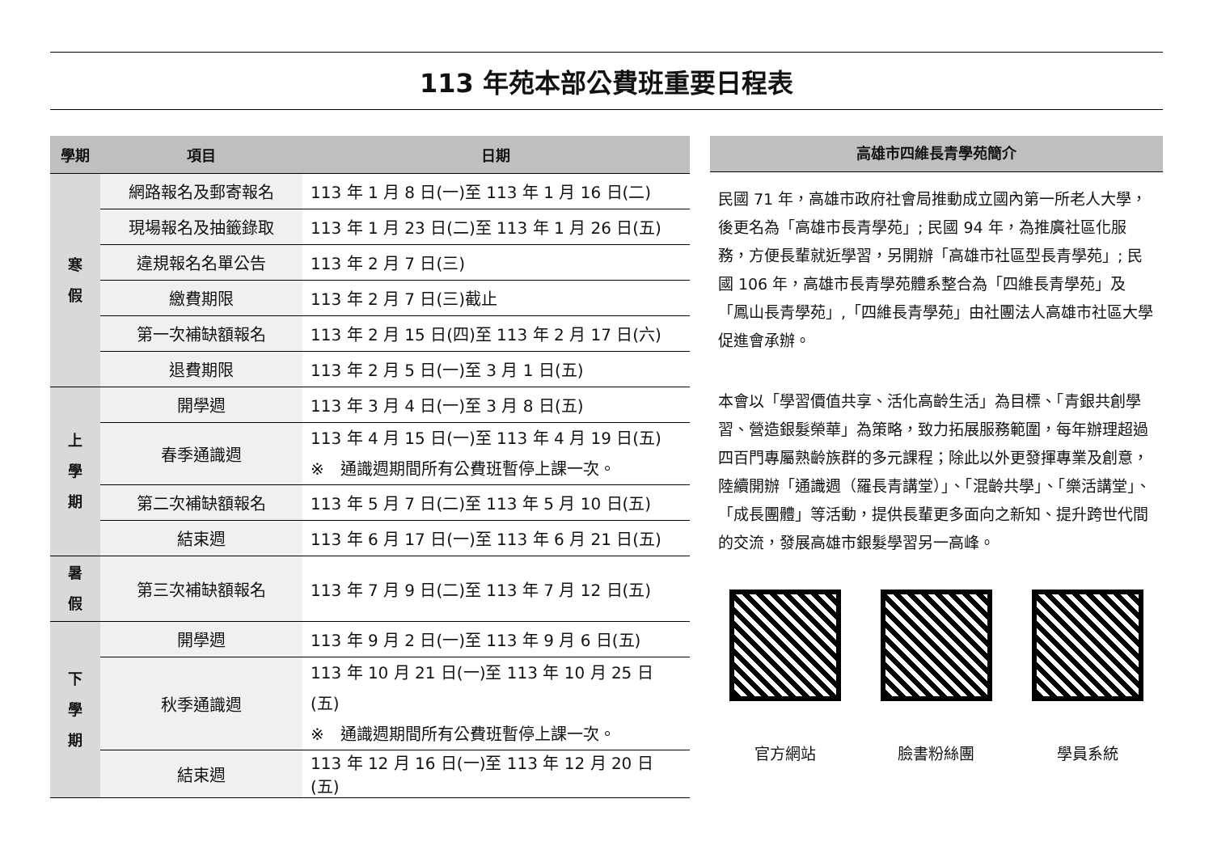113 年苑本部公費班重要日程表
| 學期 | 項目 | 日期 |
| --- | --- | --- |
| 寒 假 | 網路報名及郵寄報名 | 113 年 1 月 8 日(一)至 113 年 1 月 16 日(二) |
| | 現場報名及抽籤錄取 | 113 年 1 月 23 日(二)至 113 年 1 月 26 日(五) |
| | 違規報名名單公告 | 113 年 2 月 7 日(三) |
| | 繳費期限 | 113 年 2 月 7 日(三)截止 |
| | 第一次補缺額報名 | 113 年 2 月 15 日(四)至 113 年 2 月 17 日(六) |
| | 退費期限 | 113 年 2 月 5 日(一)至 3 月 1 日(五) |
| 上 學 期 | 開學週 | 113 年 3 月 4 日(一)至 3 月 8 日(五) |
| | 春季通識週 | 113 年 4 月 15 日(一)至 113 年 4 月 19 日(五) ※ 通識週期間所有公費班暫停上課一次。 |
| | 第二次補缺額報名 | 113 年 5 月 7 日(二)至 113 年 5 月 10 日(五) |
| | 結束週 | 113 年 6 月 17 日(一)至 113 年 6 月 21 日(五) |
| 暑 假 | 第三次補缺額報名 | 113 年 7 月 9 日(二)至 113 年 7 月 12 日(五) |
| 下 學 期 | 開學週 | 113 年 9 月 2 日(一)至 113 年 9 月 6 日(五) |
| | 秋季通識週 | 113 年 10 月 21 日(一)至 113 年 10 月 25 日(五) ※ 通識週期間所有公費班暫停上課一次。 |
| | 結束週 | 113 年 12 月 16 日(一)至 113 年 12 月 20 日(五) |
高雄市四維長青學苑簡介
民國 71 年，高雄市政府社會局推動成立國內第一所老人大學，後更名為「高雄市長青學苑」; 民國 94 年，為推廣社區化服務，方便長輩就近學習，另開辦「高雄市社區型長青學苑」; 民國 106 年，高雄市長青學苑體系整合為「四維長青學苑」及「鳳山長青學苑」,「四維長青學苑」由社團法人高雄市社區大學促進會承辦。
本會以「學習價值共享、活化高齡生活」為目標、「青銀共創學習、營造銀髮榮華」為策略，致力拓展服務範圍，每年辦理超過四百門專屬熟齡族群的多元課程；除此以外更發揮專業及創意，陸續開辦「通識週（羅長青講堂）」、「混齡共學」、「樂活講堂」、「成長團體」等活動，提供長輩更多面向之新知、提升跨世代間的交流，發展高雄市銀髮學習另一高峰。
官方網站 臉書粉絲團 學員系統